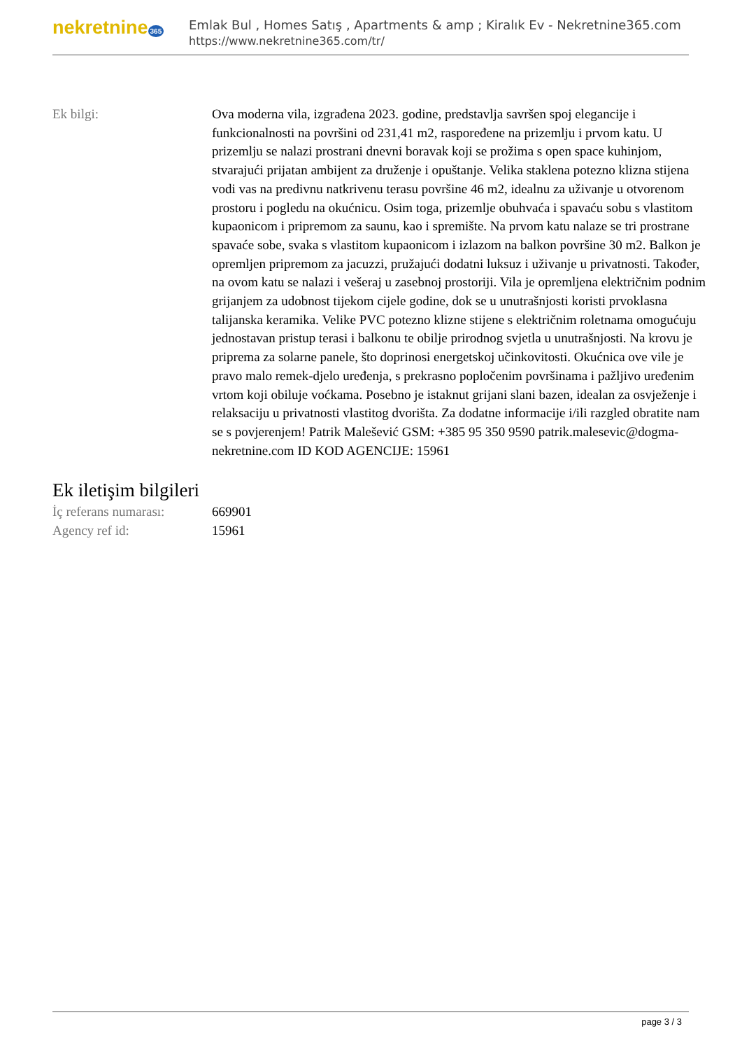nekretnine 365
Emlak Bul , Homes Satış , Apartments & amp ; Kiralık Ev - Nekretnine365.com
https://www.nekretnine365.com/tr/
| Ek bilgi: | Ova moderna vila, izgrađena 2023. godine, predstavlja savršen spoj elegancije i funkcionalnosti na površini od 231,41 m2, raspoređene na prizemlju i prvom katu. U prizemlju se nalazi prostrani dnevni boravak koji se prožima s open space kuhinjom, stvarajući prijatan ambijent za druženje i opuštanje. Velika staklena potezno klizna stijena vodi vas na predivnu natkrivenu terasu površine 46 m2, idealnu za uživanje u otvorenom prostoru i pogledu na okućnicu. Osim toga, prizemlje obuhvaća i spavaću sobu s vlastitom kupaonicom i pripremom za saunu, kao i spremište. Na prvom katu nalaze se tri prostrane spavaće sobe, svaka s vlastitom kupaonicom i izlazom na balkon površine 30 m2. Balkon je opremljen pripremom za jacuzzi, pružajući dodatni luksuz i uživanje u privatnosti. Također, na ovom katu se nalazi i vešeraj u zasebnoj prostoriji. Vila je opremljena električnim podnim grijanjem za udobnost tijekom cijele godine, dok se u unutrašnjosti koristi prvoklasna talijanska keramika. Velike PVC potezno klizne stijene s električnim roletnama omogućuju jednostavan pristup terasi i balkonu te obilje prirodnog svjetla u unutrašnjosti. Na krovu je priprema za solarne panele, što doprinosi energetskoj učinkovitosti. Okućnica ove vile je pravo malo remek-djelo uređenja, s prekrasno popločenim površinama i pažljivo uređenim vrtom koji obiluje voćkama. Posebno je istaknut grijani slani bazen, idealan za osvježenje i relaksaciju u privatnosti vlastitog dvorišta. Za dodatne informacije i/ili razgled obratite nam se s povjerenjem! Patrik Malešević GSM: +385 95 350 9590 patrik.malesevic@dogma-nekretnine.com ID KOD AGENCIJE: 15961 |
Ek iletişim bilgileri
| İç referans numarası: | 669901 |
| Agency ref id: | 15961 |
page 3 / 3